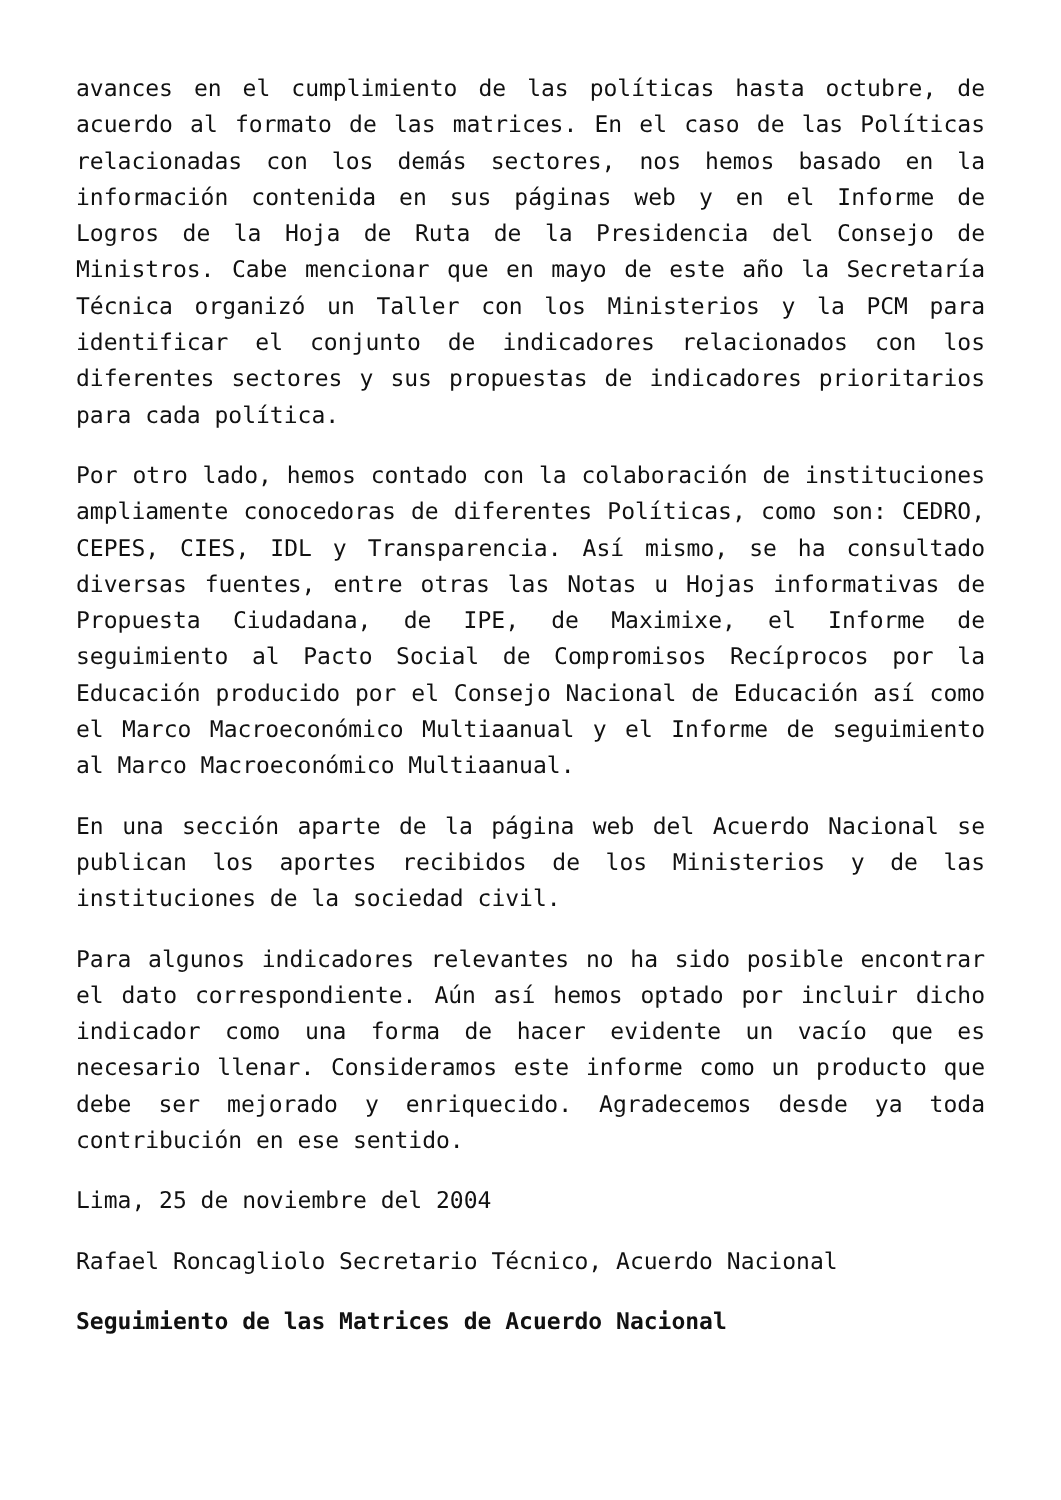avances en el cumplimiento de las políticas hasta octubre, de acuerdo al formato de las matrices. En el caso de las Políticas relacionadas con los demás sectores, nos hemos basado en la información contenida en sus páginas web y en el Informe de Logros de la Hoja de Ruta de la Presidencia del Consejo de Ministros. Cabe mencionar que en mayo de este año la Secretaría Técnica organizó un Taller con los Ministerios y la PCM para identificar el conjunto de indicadores relacionados con los diferentes sectores y sus propuestas de indicadores prioritarios para cada política.
Por otro lado, hemos contado con la colaboración de instituciones ampliamente conocedoras de diferentes Políticas, como son: CEDRO, CEPES, CIES, IDL y Transparencia. Así mismo, se ha consultado diversas fuentes, entre otras las Notas u Hojas informativas de Propuesta Ciudadana, de IPE, de Maximixe, el Informe de seguimiento al Pacto Social de Compromisos Recíprocos por la Educación producido por el Consejo Nacional de Educación así como el Marco Macroeconómico Multiaanual y el Informe de seguimiento al Marco Macroeconómico Multiaanual.
En una sección aparte de la página web del Acuerdo Nacional se publican los aportes recibidos de los Ministerios y de las instituciones de la sociedad civil.
Para algunos indicadores relevantes no ha sido posible encontrar el dato correspondiente. Aún así hemos optado por incluir dicho indicador como una forma de hacer evidente un vacío que es necesario llenar. Consideramos este informe como un producto que debe ser mejorado y enriquecido. Agradecemos desde ya toda contribución en ese sentido.
Lima, 25 de noviembre del 2004
Rafael Roncagliolo Secretario Técnico, Acuerdo Nacional
Seguimiento de las Matrices de Acuerdo Nacional